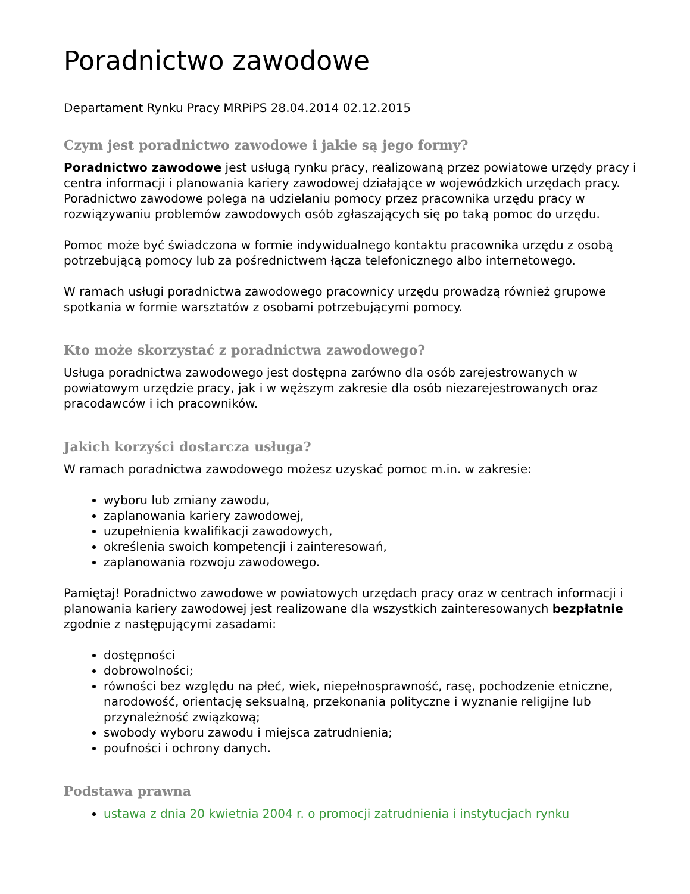Poradnictwo zawodowe
Departament Rynku Pracy MRPiPS 28.04.2014 02.12.2015
Czym jest poradnictwo zawodowe i jakie są jego formy?
Poradnictwo zawodowe jest usługą rynku pracy, realizowaną przez powiatowe urzędy pracy i centra informacji i planowania kariery zawodowej działające w wojewódzkich urzędach pracy. Poradnictwo zawodowe polega na udzielaniu pomocy przez pracownika urzędu pracy w rozwiązywaniu problemów zawodowych osób zgłaszających się po taką pomoc do urzędu.
Pomoc może być świadczona w formie indywidualnego kontaktu pracownika urzędu z osobą potrzebującą pomocy lub za pośrednictwem łącza telefonicznego albo internetowego.
W ramach usługi poradnictwa zawodowego pracownicy urzędu prowadzą również grupowe spotkania w formie warsztatów z osobami potrzebującymi pomocy.
Kto może skorzystać z poradnictwa zawodowego?
Usługa poradnictwa zawodowego jest dostępna zarówno dla osób zarejestrowanych w powiatowym urzędzie pracy, jak i w węższym zakresie dla osób niezarejestrowanych oraz pracodawców i ich pracowników.
Jakich korzyści dostarcza usługa?
W ramach poradnictwa zawodowego możesz uzyskać pomoc m.in. w zakresie:
wyboru lub zmiany zawodu,
zaplanowania kariery zawodowej,
uzupełnienia kwalifikacji zawodowych,
określenia swoich kompetencji i zainteresowań,
zaplanowania rozwoju zawodowego.
Pamiętaj! Poradnictwo zawodowe w powiatowych urzędach pracy oraz w centrach informacji i planowania kariery zawodowej jest realizowane dla wszystkich zainteresowanych bezpłatnie zgodnie z następującymi zasadami:
dostępności
dobrowolności;
równości bez względu na płeć, wiek, niepełnosprawność, rasę, pochodzenie etniczne, narodowość, orientację seksualną, przekonania polityczne i wyznanie religijne lub przynależność związkową;
swobody wyboru zawodu i miejsca zatrudnienia;
poufności i ochrony danych.
Podstawa prawna
ustawa z dnia 20 kwietnia 2004 r. o promocji zatrudnienia i instytucjach rynku